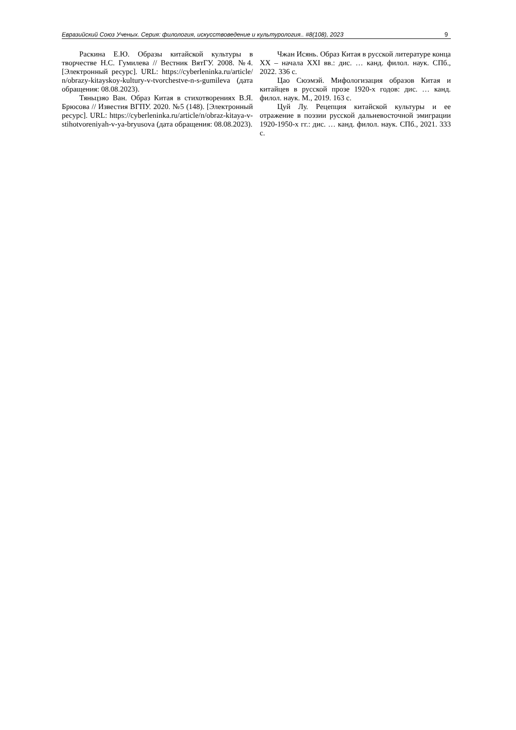Евразийский Союз Ученых. Серия: филология, искусствоведение и культурология.. #8(108), 2023 9
Раскина Е.Ю. Образы китайской культуры в творчестве Н.С. Гумилева // Вестник ВятГУ. 2008. №4. [Электронный ресурс]. URL: https://cyberleninka.ru/article/n/obrazy-kitayskoy-kultury-v-tvorchestve-n-s-gumileva (дата обращения: 08.08.2023).
Тяньцзяо Ван. Образ Китая в стихотворениях В.Я. Брюсова // Известия ВГПУ. 2020. №5 (148). [Электронный ресурс]. URL: https://cyberleninka.ru/article/n/obraz-kitaya-v-stihotvoreniyah-v-ya-bryusova (дата обращения: 08.08.2023).
Чжан Исянь. Образ Китая в русской литературе конца XX – начала XXI вв.: дис. … канд. филол. наук. СПб., 2022. 336 с.
Цао Сюэмэй. Мифологизация образов Китая и китайцев в русской прозе 1920-х годов: дис. … канд. филол. наук. М., 2019. 163 с.
Цуй Лу. Рецепция китайской культуры и ее отражение в поэзии русской дальневосточной эмиграции 1920-1950-х гг.: дис. … канд. филол. наук. СПб., 2021. 333 с.